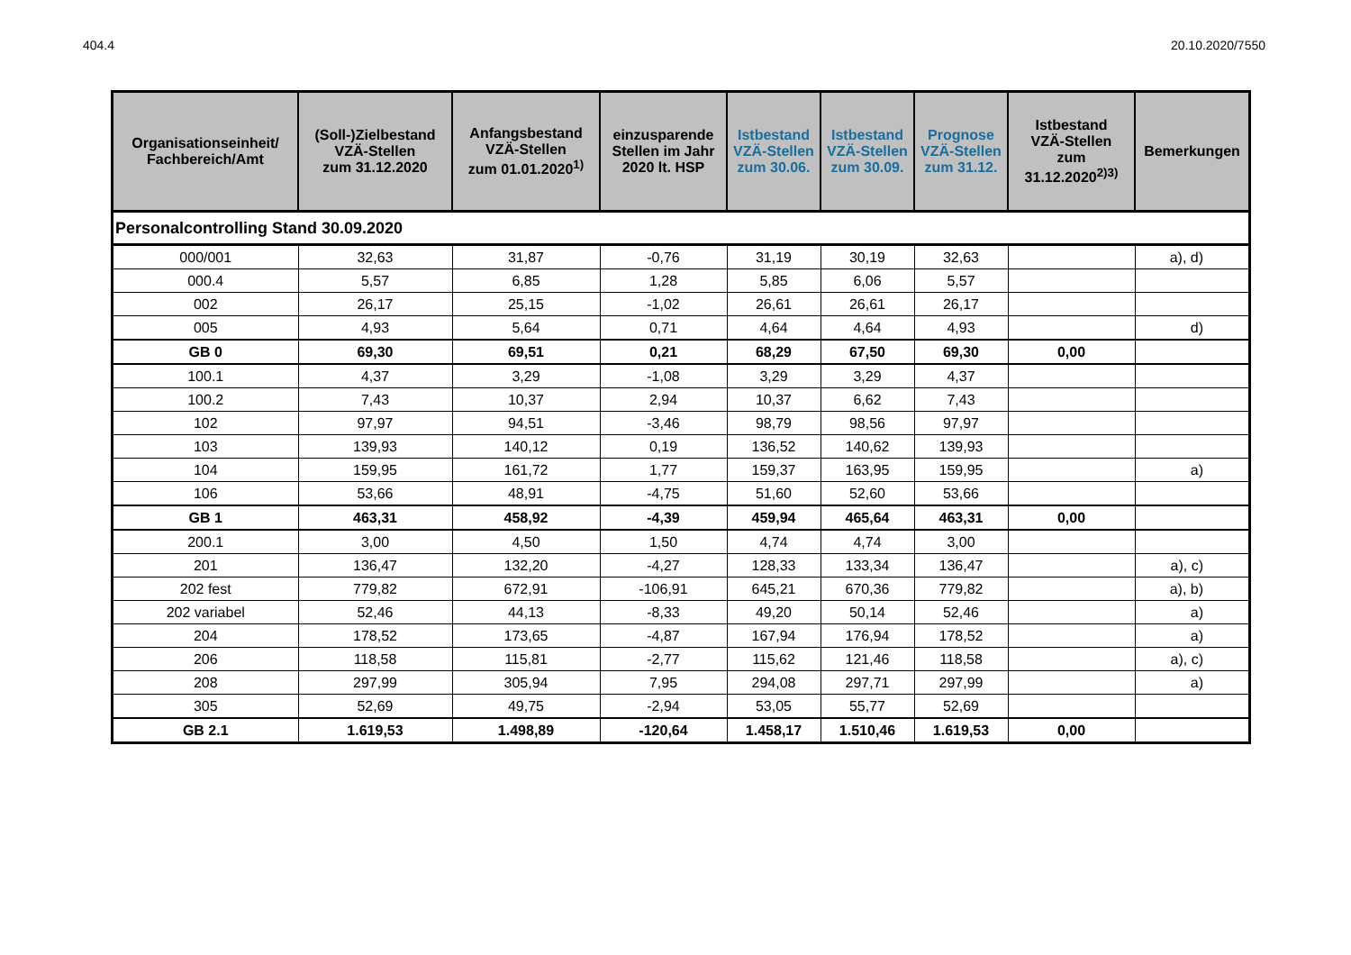404.4 20.10.2020/7550
| Personalcontrolling Stand 30.09.2020 | | | | | | | | |
| Organisationseinheit/ Fachbereich/Amt | (Soll-)Zielbestand VZÄ-Stellen zum 31.12.2020 | Anfangsbestand VZÄ-Stellen zum 01.01.2020<sup>1)</sup> | einzusparende Stellen im Jahr 2020 lt. HSP | Istbestand VZÄ-Stellen zum 30.06. | Istbestand VZÄ-Stellen zum 30.09. | Prognose VZÄ-Stellen zum 31.12. | Istbestand VZÄ-Stellen zum 31.12.2020<sup>2)3)</sup> | Bemerkungen |
| 000/001 | 32,63 | 31,87 | -0,76 | 31,19 | 30,19 | 32,63 | | a), d) |
| 000.4 | 5,57 | 6,85 | 1,28 | 5,85 | 6,06 | 5,57 | | |
| 002 | 26,17 | 25,15 | -1,02 | 26,61 | 26,61 | 26,17 | | |
| 005 | 4,93 | 5,64 | 0,71 | 4,64 | 4,64 | 4,93 | | d) |
| GB 0 | 69,30 | 69,51 | 0,21 | 68,29 | 67,50 | 69,30 | 0,00 | |
| 100.1 | 4,37 | 3,29 | -1,08 | 3,29 | 3,29 | 4,37 | | |
| 100.2 | 7,43 | 10,37 | 2,94 | 10,37 | 6,62 | 7,43 | | |
| 102 | 97,97 | 94,51 | -3,46 | 98,79 | 98,56 | 97,97 | | |
| 103 | 139,93 | 140,12 | 0,19 | 136,52 | 140,62 | 139,93 | | |
| 104 | 159,95 | 161,72 | 1,77 | 159,37 | 163,95 | 159,95 | | a) |
| 106 | 53,66 | 48,91 | -4,75 | 51,60 | 52,60 | 53,66 | | |
| GB 1 | 463,31 | 458,92 | -4,39 | 459,94 | 465,64 | 463,31 | 0,00 | |
| 200.1 | 3,00 | 4,50 | 1,50 | 4,74 | 4,74 | 3,00 | | |
| 201 | 136,47 | 132,20 | -4,27 | 128,33 | 133,34 | 136,47 | | a), c) |
| 202 fest | 779,82 | 672,91 | -106,91 | 645,21 | 670,36 | 779,82 | | a), b) |
| 202 variabel | 52,46 | 44,13 | -8,33 | 49,20 | 50,14 | 52,46 | | a) |
| 204 | 178,52 | 173,65 | -4,87 | 167,94 | 176,94 | 178,52 | | a) |
| 206 | 118,58 | 115,81 | -2,77 | 115,62 | 121,46 | 118,58 | | a), c) |
| 208 | 297,99 | 305,94 | 7,95 | 294,08 | 297,71 | 297,99 | | a) |
| 305 | 52,69 | 49,75 | -2,94 | 53,05 | 55,77 | 52,69 | | |
| GB 2.1 | 1.619,53 | 1.498,89 | -120,64 | 1.458,17 | 1.510,46 | 1.619,53 | 0,00 | |